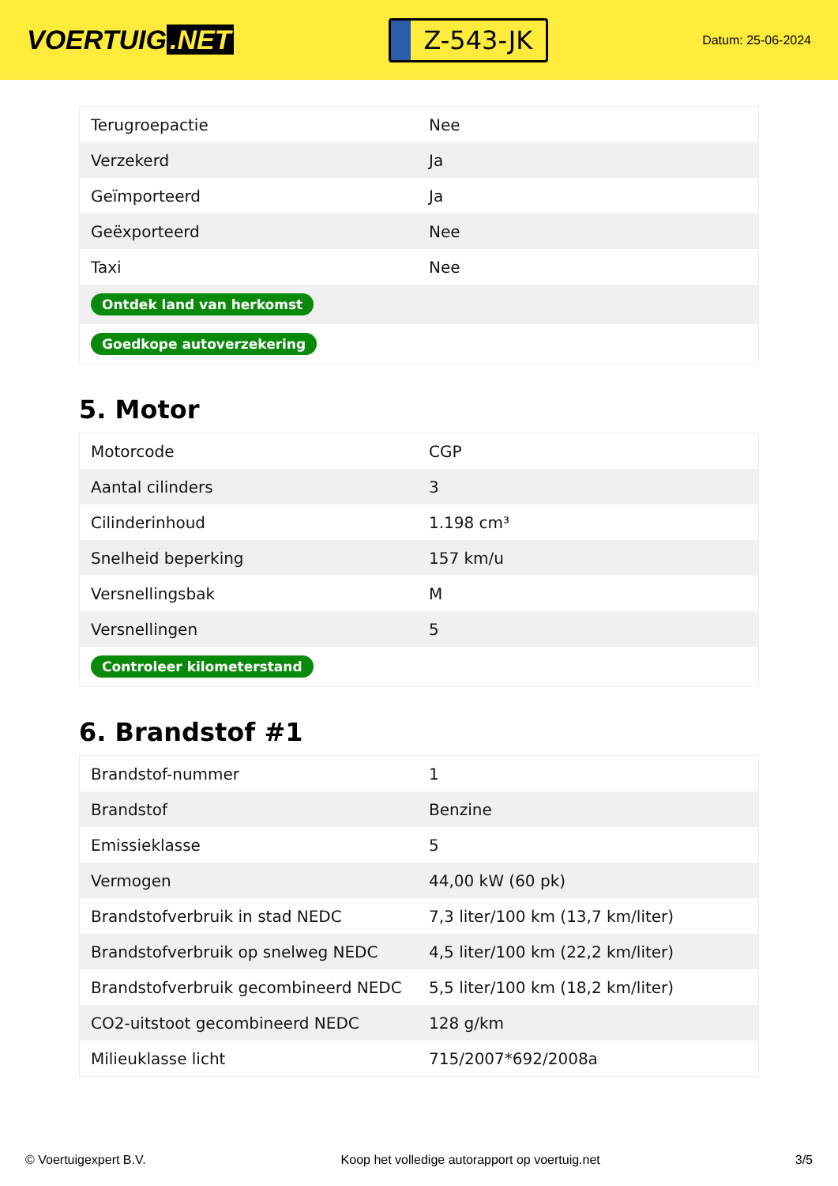VOERTUIG.NET
Z-543-JK
Datum: 25-06-2024
| Terugroepactie | Nee |
| Verzekerd | Ja |
| Geïmporteerd | Ja |
| Geëxporteerd | Nee |
| Taxi | Nee |
| Ontdek land van herkomst | |
| Goedkope autoverzekering | |
5. Motor
| Motorcode | CGP |
| Aantal cilinders | 3 |
| Cilinderinhoud | 1.198 cm³ |
| Snelheid beperking | 157 km/u |
| Versnellingsbak | M |
| Versnellingen | 5 |
| Controleer kilometerstand | |
6. Brandstof #1
| Brandstof-nummer | 1 |
| Brandstof | Benzine |
| Emissieklasse | 5 |
| Vermogen | 44,00 kW (60 pk) |
| Brandstofverbruik in stad NEDC | 7,3 liter/100 km (13,7 km/liter) |
| Brandstofverbruik op snelweg NEDC | 4,5 liter/100 km (22,2 km/liter) |
| Brandstofverbruik gecombineerd NEDC | 5,5 liter/100 km (18,2 km/liter) |
| CO2-uitstoot gecombineerd NEDC | 128 g/km |
| Milieuklasse licht | 715/2007*692/2008a |
© Voertuigexpert B.V. Koop het volledige autorapport op voertuig.net 3/5